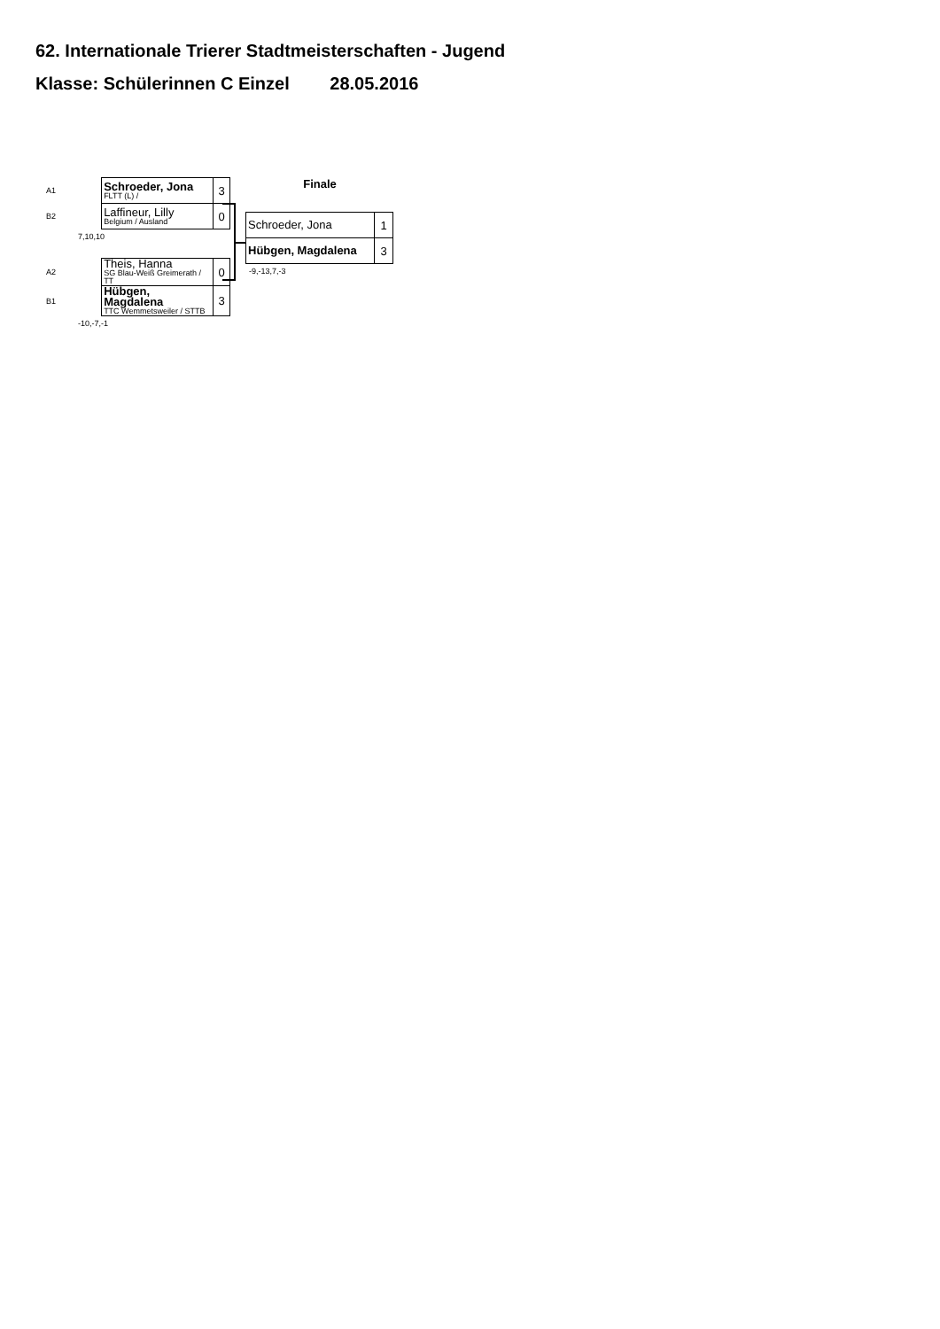62. Internationale Trierer Stadtmeisterschaften - Jugend
Klasse: Schülerinnen C Einzel 28.05.2016
| A1 | Schroeder, Jona FLTT (L) / | 3 |
| B2 | Laffineur, Lilly Belgium / Ausland | 0 |
7,10,10
| A2 | Theis, Hanna SG Blau-Weiß Greimerath / TT | 0 |
| B1 | Hübgen, Magdalena TTC Wemmetsweiler / STTB | 3 |
-10,-7,-1
Finale
| Schroeder, Jona | 1 |
| Hübgen, Magdalena | 3 |
-9,-13,7,-3